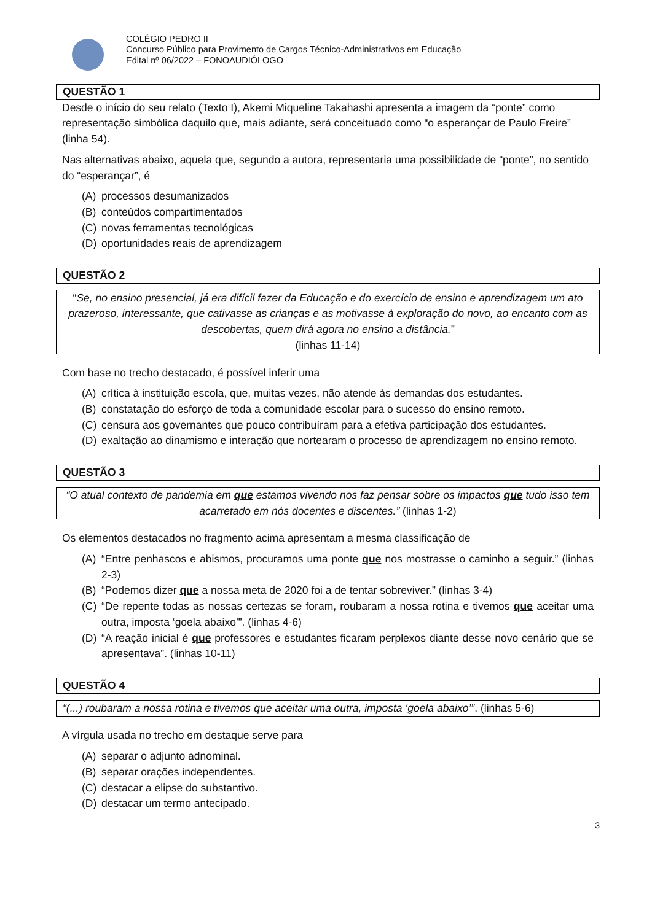COLÉGIO PEDRO II
Concurso Público para Provimento de Cargos Técnico-Administrativos em Educação
Edital nº 06/2022 – FONOAUDIÓLOGO
QUESTÃO 1
Desde o início do seu relato (Texto I), Akemi Miqueline Takahashi apresenta a imagem da “ponte” como representação simbólica daquilo que, mais adiante, será conceituado como “o esperançar de Paulo Freire” (linha 54).
Nas alternativas abaixo, aquela que, segundo a autora, representaria uma possibilidade de “ponte”, no sentido do “esperançar”, é
(A) processos desumanizados
(B) conteúdos compartimentados
(C) novas ferramentas tecnológicas
(D) oportunidades reais de aprendizagem
QUESTÃO 2
“Se, no ensino presencial, já era difícil fazer da Educação e do exercício de ensino e aprendizagem um ato prazeroso, interessante, que cativasse as crianças e as motivasse à exploração do novo, ao encanto com as descobertas, quem dirá agora no ensino a distância.”
(linhas 11-14)
Com base no trecho destacado, é possível inferir uma
(A) crítica à instituição escola, que, muitas vezes, não atende às demandas dos estudantes.
(B) constatação do esforço de toda a comunidade escolar para o sucesso do ensino remoto.
(C) censura aos governantes que pouco contribuíram para a efetiva participação dos estudantes.
(D) exaltação ao dinamismo e interação que nortearam o processo de aprendizagem no ensino remoto.
QUESTÃO 3
“O atual contexto de pandemia em que estamos vivendo nos faz pensar sobre os impactos que tudo isso tem acarretado em nós docentes e discentes.” (linhas 1-2)
Os elementos destacados no fragmento acima apresentam a mesma classificação de
(A) “Entre penhascos e abismos, procuramos uma ponte que nos mostrasse o caminho a seguir.” (linhas 2-3)
(B) “Podemos dizer que a nossa meta de 2020 foi a de tentar sobreviver.” (linhas 3-4)
(C) “De repente todas as nossas certezas se foram, roubaram a nossa rotina e tivemos que aceitar uma outra, imposta ‘goela abaixo’”. (linhas 4-6)
(D) “A reação inicial é que professores e estudantes ficaram perplexos diante desse novo cenário que se apresentava”. (linhas 10-11)
QUESTÃO 4
“(...) roubaram a nossa rotina e tivemos que aceitar uma outra, imposta ‘goela abaixo’”. (linhas 5-6)
A vírgula usada no trecho em destaque serve para
(A) separar o adjunto adnominal.
(B) separar orações independentes.
(C) destacar a elipse do substantivo.
(D) destacar um termo antecipado.
3